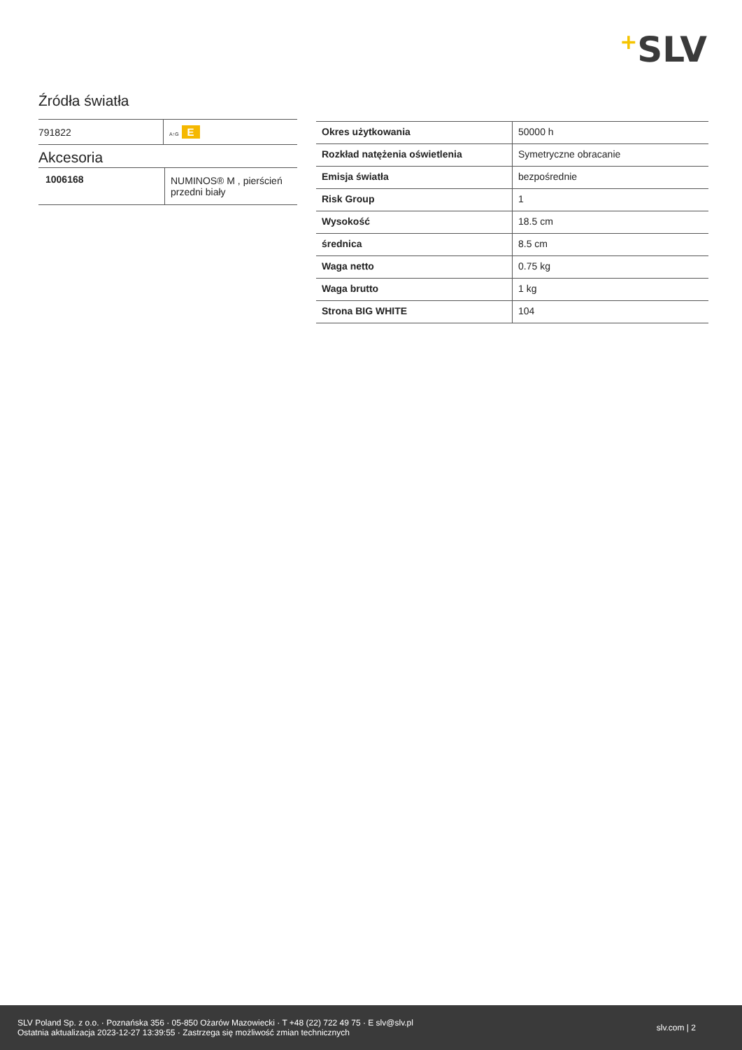+SLV
Źródła światła
| 791822 | A↑G E |
Akcesoria
| 1006168 | NUMINOS® M , pierścień przedni biały |
| Okres użytkowania | 50000 h |
| Rozkład natężenia oświetlenia | Symetryczne obracanie |
| Emisja światła | bezpośrednie |
| Risk Group | 1 |
| Wysokość | 18.5 cm |
| średnica | 8.5 cm |
| Waga netto | 0.75 kg |
| Waga brutto | 1 kg |
| Strona BIG WHITE | 104 |
SLV Poland Sp. z o.o. · Poznańska 356 · 05-850 Ożarów Mazowiecki · T +48 (22) 722 49 75 · E slv@slv.pl
Ostatnia aktualizacja 2023-12-27 13:39:55 · Zastrzega się możliwość zmian technicznych
slv.com | 2